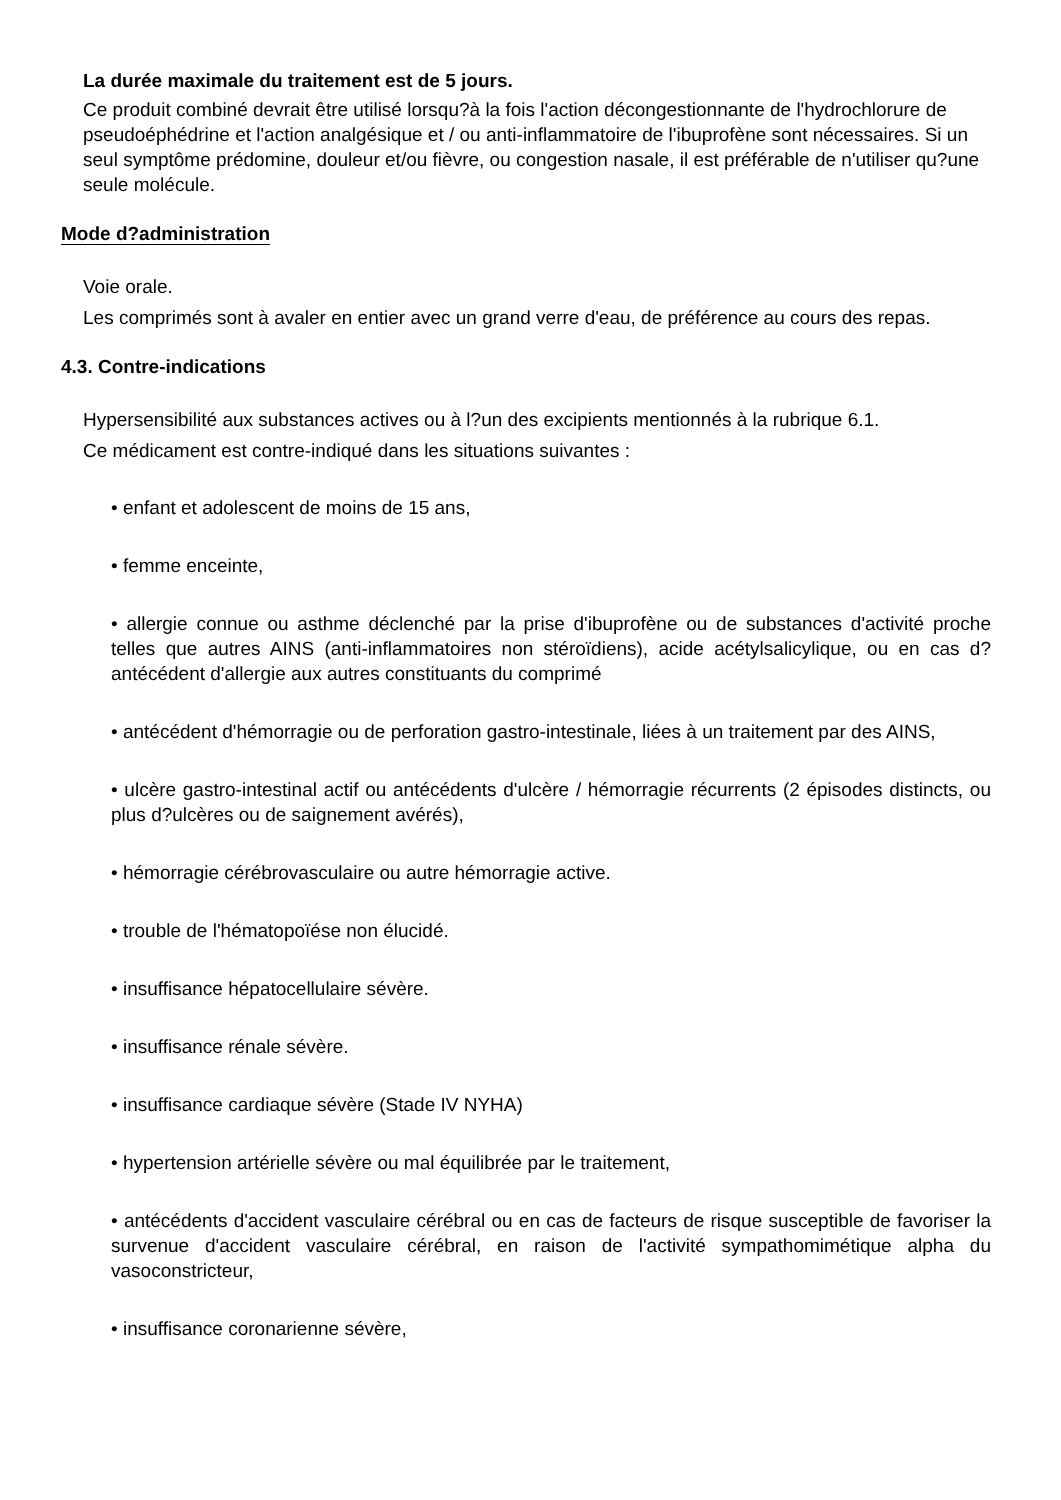La durée maximale du traitement est de 5 jours.
Ce produit combiné devrait être utilisé lorsqu?à la fois l'action décongestionnante de l'hydrochlorure de pseudoéphédrine et l'action analgésique et / ou anti-inflammatoire de l'ibuprofène sont nécessaires. Si un seul symptôme prédomine, douleur et/ou fièvre, ou congestion nasale, il est préférable de n'utiliser qu?une seule molécule.
Mode d?administration
Voie orale.
Les comprimés sont à avaler en entier avec un grand verre d'eau, de préférence au cours des repas.
4.3. Contre-indications
Hypersensibilité aux substances actives ou à l?un des excipients mentionnés à la rubrique 6.1.
Ce médicament est contre-indiqué dans les situations suivantes :
• enfant et adolescent de moins de 15 ans,
• femme enceinte,
• allergie connue ou asthme déclenché par la prise d'ibuprofène ou de substances d'activité proche telles que autres AINS (anti-inflammatoires non stéroïdiens), acide acétylsalicylique, ou en cas d?antécédent d'allergie aux autres constituants du comprimé
• antécédent d'hémorragie ou de perforation gastro-intestinale, liées à un traitement par des AINS,
• ulcère gastro-intestinal actif ou antécédents d'ulcère / hémorragie récurrents (2 épisodes distincts, ou plus d?ulcères ou de saignement avérés),
• hémorragie cérébrovasculaire ou autre hémorragie active.
• trouble de l'hématopoïése non élucidé.
• insuffisance hépatocellulaire sévère.
• insuffisance rénale sévère.
• insuffisance cardiaque sévère (Stade IV NYHA)
• hypertension artérielle sévère ou mal équilibrée par le traitement,
• antécédents d'accident vasculaire cérébral ou en cas de facteurs de risque susceptible de favoriser la survenue d'accident vasculaire cérébral, en raison de l'activité sympathomimétique alpha du vasoconstricteur,
• insuffisance coronarienne sévère,